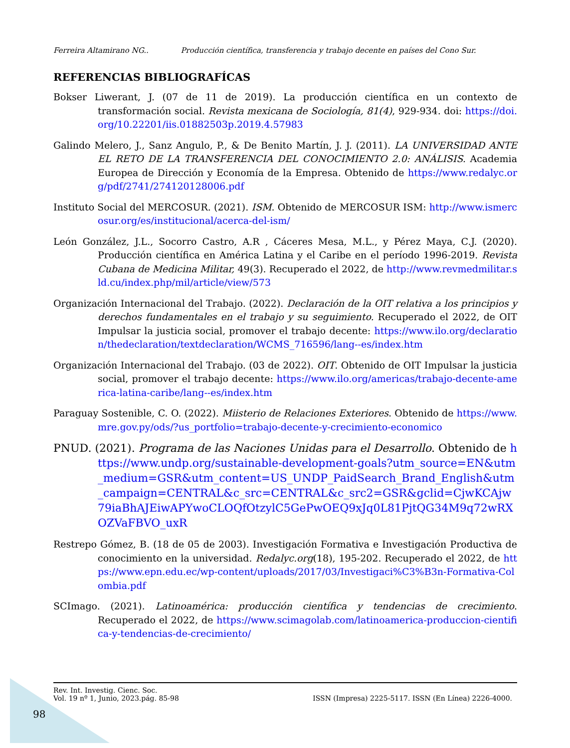Ferreira Altamirano NG.. Producción científica, transferencia y trabajo decente en países del Cono Sur.
REFERENCIAS BIBLIOGRAFÍCAS
Bokser Liwerant, J. (07 de 11 de 2019). La producción científica en un contexto de transformación social. Revista mexicana de Sociología, 81(4), 929-934. doi: https://doi.org/10.22201/iis.01882503p.2019.4.57983
Galindo Melero, J., Sanz Angulo, P., & De Benito Martín, J. J. (2011). LA UNIVERSIDAD ANTE EL RETO DE LA TRANSFERENCIA DEL CONOCIMIENTO 2.0: ANÁLISIS. Academia Europea de Dirección y Economía de la Empresa. Obtenido de https://www.redalyc.org/pdf/2741/274120128006.pdf
Instituto Social del MERCOSUR. (2021). ISM. Obtenido de MERCOSUR ISM: http://www.ismercosur.org/es/institucional/acerca-del-ism/
León González, J.L., Socorro Castro, A.R , Cáceres Mesa, M.L., y Pérez Maya, C.J. (2020). Producción científica en América Latina y el Caribe en el período 1996-2019. Revista Cubana de Medicina Militar, 49(3). Recuperado el 2022, de http://www.revmedmilitar.sld.cu/index.php/mil/article/view/573
Organización Internacional del Trabajo. (2022). Declaración de la OIT relativa a los principios y derechos fundamentales en el trabajo y su seguimiento. Recuperado el 2022, de OIT Impulsar la justicia social, promover el trabajo decente: https://www.ilo.org/declaration/thedeclaration/textdeclaration/WCMS_716596/lang--es/index.htm
Organización Internacional del Trabajo. (03 de 2022). OIT. Obtenido de OIT Impulsar la justicia social, promover el trabajo decente: https://www.ilo.org/americas/trabajo-decente-america-latina-caribe/lang--es/index.htm
Paraguay Sostenible, C. O. (2022). Miisterio de Relaciones Exteriores. Obtenido de https://www.mre.gov.py/ods/?us_portfolio=trabajo-decente-y-crecimiento-economico
PNUD. (2021). Programa de las Naciones Unidas para el Desarrollo. Obtenido de https://www.undp.org/sustainable-development-goals?utm_source=EN&utm_medium=GSR&utm_content=US_UNDP_PaidSearch_Brand_English&utm_campaign=CENTRAL&c_src=CENTRAL&c_src2=GSR&gclid=CjwKCAjw79iaBhAJEiwAPYwoCLOQfOtzylC5GePwOEQ9xJq0L81PjtQG34M9q72wRXOZVaFBVO_uxR
Restrepo Gómez, B. (18 de 05 de 2003). Investigación Formativa e Investigación Productiva de conocimiento en la universidad. Redalyc.org(18), 195-202. Recuperado el 2022, de https://www.epn.edu.ec/wp-content/uploads/2017/03/Investigaci%C3%B3n-Formativa-Colombia.pdf
SCImago. (2021). Latinoamérica: producción científica y tendencias de crecimiento. Recuperado el 2022, de https://www.scimagolab.com/latinoamerica-produccion-cientifica-y-tendencias-de-crecimiento/
Rev. Int. Investig. Cienc. Soc.
Vol. 19 nº 1, Junio, 2023.pág. 85-98
ISSN (Impresa) 2225-5117. ISSN (En Línea) 2226-4000.
98